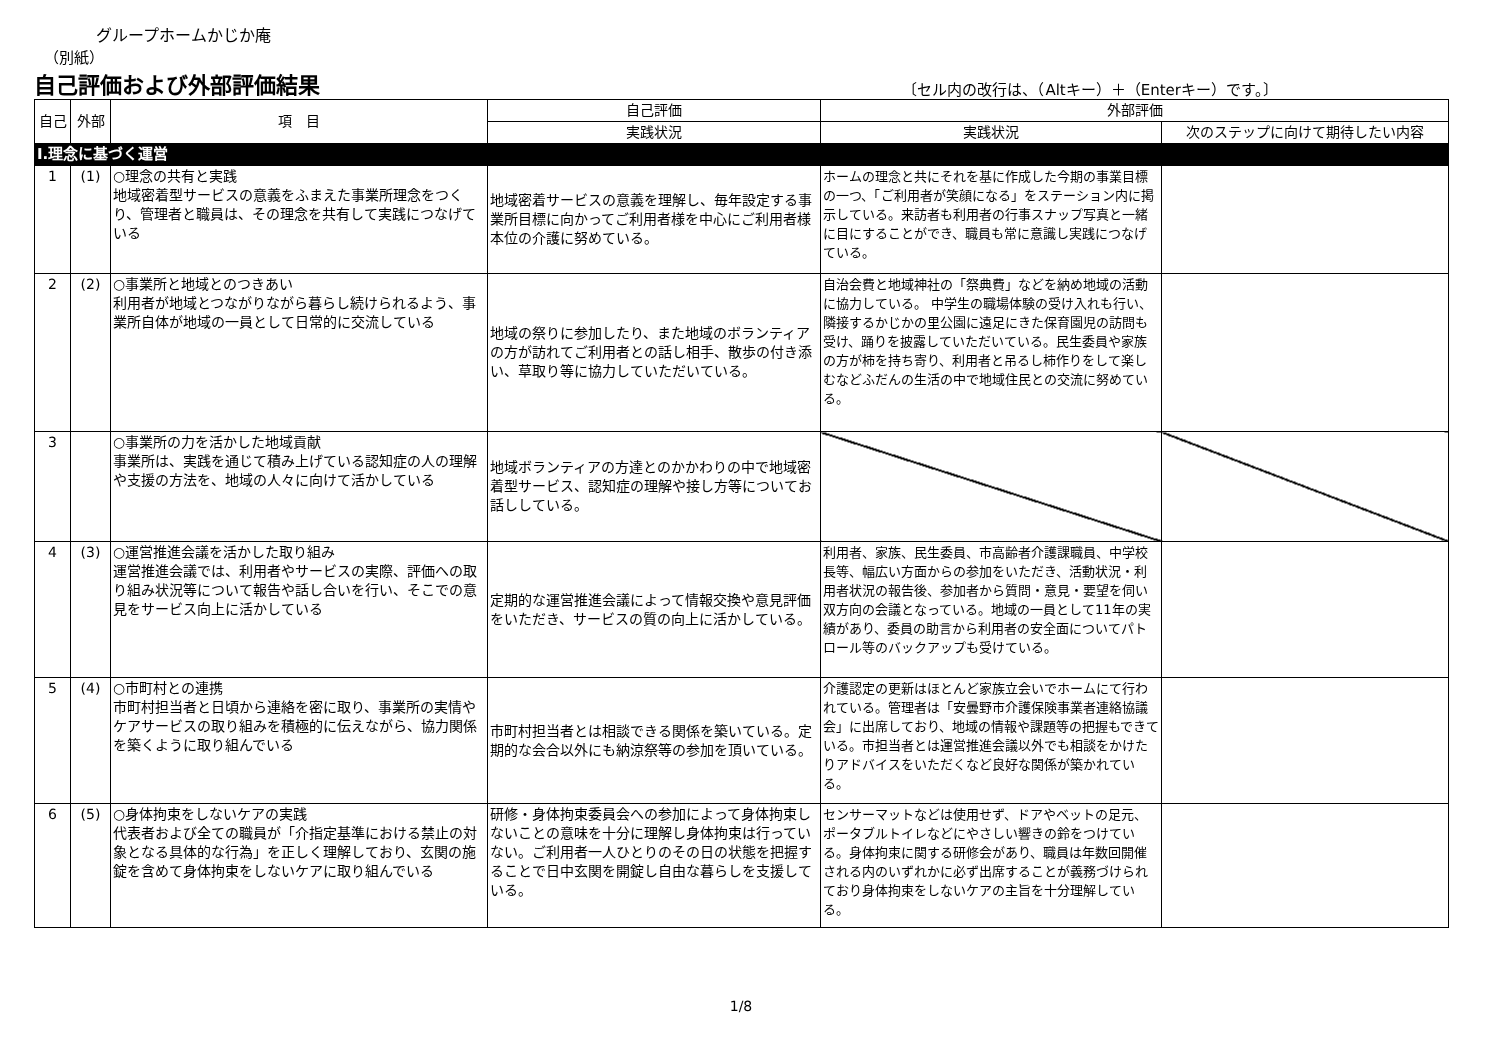グループホームかじか庵
（別紙）
自己評価および外部評価結果 〔セル内の改行は、（Altキー）＋（Enterキー）です。〕
| 自己 | 外部 | 項 目 | 自己評価 | 外部評価 | |
| --- | --- | --- | --- | --- | --- |
| | | | 実践状況 | 実践状況 | 次のステップに向けて期待したい内容 |
| Ⅰ.理念に基づく運営 | | | | | |
| 1 | (1) | ○理念の共有と実践 地域密着型サービスの意義をふまえた事業所理念をつくり、管理者と職員は、その理念を共有して実践につなげている | 地域密着サービスの意義を理解し、毎年設定する事業所目標に向かってご利用者様を中心にご利用者様本位の介護に努めている。 | ホームの理念と共にそれを基に作成した今期の事業目標の一つ、「ご利用者が笑顔になる」をステーション内に掲示している。来訪者も利用者の行事スナップ写真と一緒に目にすることができ、職員も常に意識し実践につなげている。 | |
| 2 | (2) | ○事業所と地域とのつきあい 利用者が地域とつながりながら暮らし続けられるよう、事業所自体が地域の一員として日常的に交流している | 地域の祭りに参加したり、また地域のボランティアの方が訪れてご利用者との話し相手、散歩の付き添い、草取り等に協力していただいている。 | 自治会費と地域神社の「祭典費」などを納め地域の活動に協力している。 中学生の職場体験の受け入れも行い、隣接するかじかの里公園に遠足にきた保育園児の訪問も受け、踊りを披露していただいている。民生委員や家族の方が柿を持ち寄り、利用者と吊るし柿作りをして楽しむなどふだんの生活の中で地域住民との交流に努めている。 | |
| 3 | | ○事業所の力を活かした地域貢献 事業所は、実践を通じて積み上げている認知症の人の理解や支援の方法を、地域の人々に向けて活かしている | 地域ボランティアの方達とのかかわりの中で地域密着型サービス、認知症の理解や接し方等についてお話ししている。 | | |
| 4 | (3) | ○運営推進会議を活かした取り組み 運営推進会議では、利用者やサービスの実際、評価への取り組み状況等について報告や話し合いを行い、そこでの意見をサービス向上に活かしている | 定期的な運営推進会議によって情報交換や意見評価をいただき、サービスの質の向上に活かしている。 | 利用者、家族、民生委員、市高齢者介護課職員、中学校長等、幅広い方面からの参加をいただき、活動状況・利用者状況の報告後、参加者から質問・意見・要望を伺い双方向の会議となっている。地域の一員として11年の実績があり、委員の助言から利用者の安全面についてパトロール等のバックアップも受けている。 | |
| 5 | (4) | ○市町村との連携 市町村担当者と日頃から連絡を密に取り、事業所の実情やケアサービスの取り組みを積極的に伝えながら、協力関係を築くように取り組んでいる | 市町村担当者とは相談できる関係を築いている。定期的な会合以外にも納涼祭等の参加を頂いている。 | 介護認定の更新はほとんど家族立会いでホームにて行われている。管理者は「安曇野市介護保険事業者連絡協議会」に出席しており、地域の情報や課題等の把握もできている。市担当者とは運営推進会議以外でも相談をかけたりアドバイスをいただくなど良好な関係が築かれている。 | |
| 6 | (5) | ○身体拘束をしないケアの実践 代表者および全ての職員が「介指定基準における禁止の対象となる具体的な行為」を正しく理解しており、玄関の施錠を含めて身体拘束をしないケアに取り組んでいる | 研修・身体拘束委員会への参加によって身体拘束しないことの意味を十分に理解し身体拘束は行っていない。ご利用者一人ひとりのその日の状態を把握することで日中玄関を開錠し自由な暮らしを支援している。 | センサーマットなどは使用せず、ドアやベットの足元、ポータブルトイレなどにやさしい響きの鈴をつけている。身体拘束に関する研修会があり、職員は年数回開催される内のいずれかに必ず出席することが義務づけられており身体拘束をしないケアの主旨を十分理解している。 | |
1/8